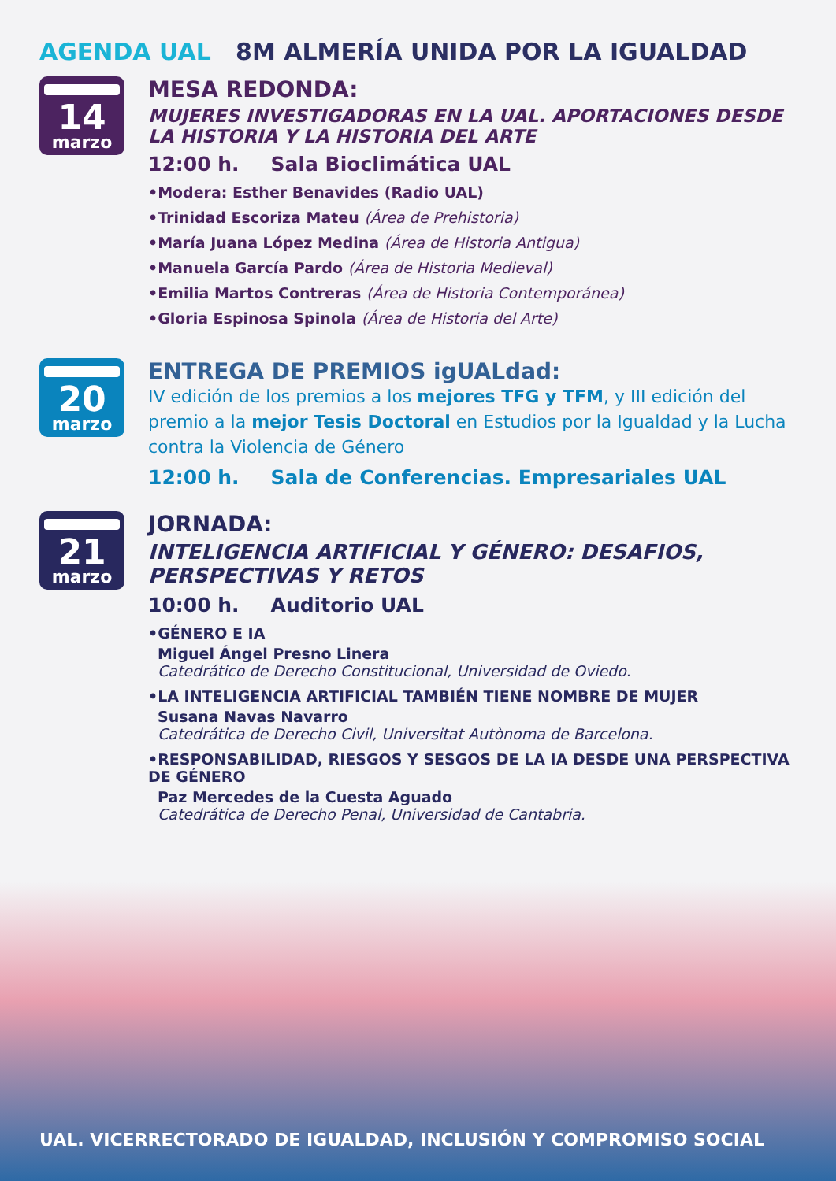AGENDA UAL 8M ALMERÍA UNIDA POR LA IGUALDAD
14
marzo
MESA REDONDA:
MUJERES INVESTIGADORAS EN LA UAL. APORTACIONES DESDE LA HISTORIA Y LA HISTORIA DEL ARTE
12:00 h. Sala Bioclimática UAL
•Modera: Esther Benavides (Radio UAL)
•Trinidad Escoriza Mateu (Área de Prehistoria)
•María Juana López Medina (Área de Historia Antigua)
•Manuela García Pardo (Área de Historia Medieval)
•Emilia Martos Contreras (Área de Historia Contemporánea)
•Gloria Espinosa Spinola (Área de Historia del Arte)
20
marzo
ENTREGA DE PREMIOS igUALdad:
IV edición de los premios a los mejores TFG y TFM, y III edición del premio a la mejor Tesis Doctoral en Estudios por la Igualdad y la Lucha contra la Violencia de Género
12:00 h. Sala de Conferencias. Empresariales UAL
21
marzo
JORNADA:
INTELIGENCIA ARTIFICIAL Y GÉNERO: DESAFIOS, PERSPECTIVAS Y RETOS
10:00 h. Auditorio UAL
•GÉNERO E IA
Miguel Ángel Presno Linera
Catedrático de Derecho Constitucional, Universidad de Oviedo.
•LA INTELIGENCIA ARTIFICIAL TAMBIÉN TIENE NOMBRE DE MUJER
Susana Navas Navarro
Catedrática de Derecho Civil, Universitat Autònoma de Barcelona.
•RESPONSABILIDAD, RIESGOS Y SESGOS DE LA IA DESDE UNA PERSPECTIVA DE GÉNERO
Paz Mercedes de la Cuesta Aguado
Catedrática de Derecho Penal, Universidad de Cantabria.
UAL. VICERRECTORADO DE IGUALDAD, INCLUSIÓN Y COMPROMISO SOCIAL